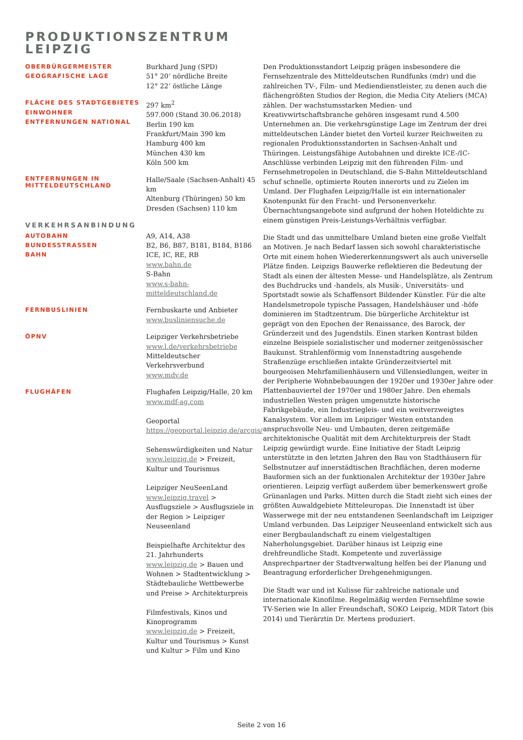PRODUKTIONSZENTRUM
LEIPZIG
OBERBÜRGERMEISTER
GEOGRAFISCHE LAGE
Burkhard Jung (SPD)
51° 20‘ nördliche Breite
12° 22‘ östliche Länge
FLÄCHE DES STADTGEBIETES
EINWOHNER
ENTFERNUNGEN NATIONAL
297 km<sup>2</sup>
597.000 (Stand 30.06.2018)
Berlin 190 km
Frankfurt/Main 390 km
Hamburg 400 km
München 430 km
Köln 500 km
ENTFERNUNGEN IN
MITTELDEUTSCHLAND
Halle/Saale (Sachsen-Anhalt) 45 km
Altenburg (Thüringen) 50 km
Dresden (Sachsen) 110 km
VERKEHRSANBINDUNG
AUTOBAHN
BUNDESSTRASSEN
BAHN
A9, A14, A38
B2, B6, B87, B181, B184, B186
ICE, IC, RE, RB
www.bahn.de
S-Bahn
www.s-bahn-mitteldeutschland.de
FERNBUSLINIEN
Fernbuskarte und Anbieter
www.busliniensuche.de
ÖPNV
Leipziger Verkehrsbetriebe
www.l.de/verkehrsbetriebe
Mitteldeutscher Verkehrsverbund
www.mdv.de
FLUGHÄFEN
Flughafen Leipzig/Halle, 20 km
www.mdf-ag.com
Geoportal
https://geoportal.leipzig.de/arcgis/
Sehenswürdigkeiten und Natur
www.leipzig.de > Freizeit, Kultur und Tourismus
Leipziger NeuSeenLand
www.leipzig.travel > Ausflugsziele > Ausflugsziele in der Region > Leipziger Neuseenland
Beispielhafte Architektur des 21. Jahrhunderts
www.leipzig.de > Bauen und Wohnen > Stadtentwicklung > Städtebauliche Wettbewerbe und Preise > Architekturpreis
Filmfestivals, Kinos und Kinoprogramm
www.leipzig.de > Freizeit, Kultur und Tourismus > Kunst und Kultur > Film und Kino
Den Produktionsstandort Leipzig prägen insbesondere die Fernsehzentrale des Mitteldeutschen Rundfunks (mdr) und die zahlreichen TV-, Film- und Mediendienstleister, zu denen auch die flächengrößten Studios der Region, die Media City Ateliers (MCA) zählen. Der wachstumsstarken Medien- und Kreativwirtschaftsbranche gehören insgesamt rund 4.500 Unternehmen an. Die verkehrsgünstige Lage im Zentrum der drei mitteldeutschen Länder bietet den Vorteil kurzer Reichweiten zu regionalen Produktionsstandorten in Sachsen-Anhalt und Thüringen. Leistungsfähige Autobahnen und direkte ICE-/IC-Anschlüsse verbinden Leipzig mit den führenden Film- und Fernsehmetropolen in Deutschland, die S-Bahn Mitteldeutschland schuf schnelle, optimierte Routen innerorts und zu Zielen im Umland. Der Flughafen Leipzig/Halle ist ein internationaler Knotenpunkt für den Fracht- und Personenverkehr. Übernachtungsangebote sind aufgrund der hohen Hoteldichte zu einem günstigen Preis-Leistungs-Verhältnis verfügbar.
Die Stadt und das unmittelbare Umland bieten eine große Vielfalt an Motiven. Je nach Bedarf lassen sich sowohl charakteristische Orte mit einem hohen Wiedererkennungswert als auch universelle Plätze finden. Leipzigs Bauwerke reflektieren die Bedeutung der Stadt als einen der ältesten Messe- und Handelsplätze, als Zentrum des Buchdrucks und -handels, als Musik-, Universitäts- und Sportstadt sowie als Schaffensort Bildender Künstler. Für die alte Handelsmetropole typische Passagen, Handelshäuser und -höfe dominieren im Stadtzentrum. Die bürgerliche Architektur ist geprägt von den Epochen der Renaissance, des Barock, der Gründerzeit und des Jugendstils. Einen starken Kontrast bilden einzelne Beispiele sozialistischer und moderner zeitgenössischer Baukunst. Strahlenförmig vom Innenstadtring ausgehende Straßenzüge erschließen intakte Gründerzeitviertel mit bourgeoisen Mehrfamilienhäusern und Villensiedlungen, weiter in der Peripherie Wohnbebauungen der 1920er und 1930er Jahre oder Plattenbauviertel der 1970er und 1980er Jahre. Den ehemals industriellen Westen prägen umgenutzte historische Fabrikgebäude, ein Industriegleis- und ein weitverzweigtes Kanalsystem. Vor allem im Leipziger Westen entstanden anspruchsvolle Neu- und Umbauten, deren zeitgemäße architektonische Qualität mit dem Architekturpreis der Stadt Leipzig gewürdigt wurde. Eine Initiative der Stadt Leipzig unterstützte in den letzten Jahren den Bau von Stadthäusern für Selbstnutzer auf innerstädtischen Brachflächen, deren moderne Bauformen sich an der funktionalen Architektur der 1930er Jahre orientieren. Leipzig verfügt außerdem über bemerkenswert große Grünanlagen und Parks. Mitten durch die Stadt zieht sich eines der größten Auwaldgebiete Mitteleuropas. Die Innenstadt ist über Wasserwege mit der neu entstandenen Seenlandschaft im Leipziger Umland verbunden. Das Leipziger Neuseenland entwickelt sich aus einer Bergbaulandschaft zu einem vielgestaltigen Naherholungsgebiet. Darüber hinaus ist Leipzig eine drehfreundliche Stadt. Kompetente und zuverlässige Ansprechpartner der Stadtverwaltung helfen bei der Planung und Beantragung erforderlicher Drehgenehmigungen.
Die Stadt war und ist Kulisse für zahlreiche nationale und internationale Kinofilme. Regelmäßig werden Fernsehfilme sowie TV-Serien wie In aller Freundschaft, SOKO Leipzig, MDR Tatort (bis 2014) und Tierärztin Dr. Mertens produziert.
Seite 2 von 16